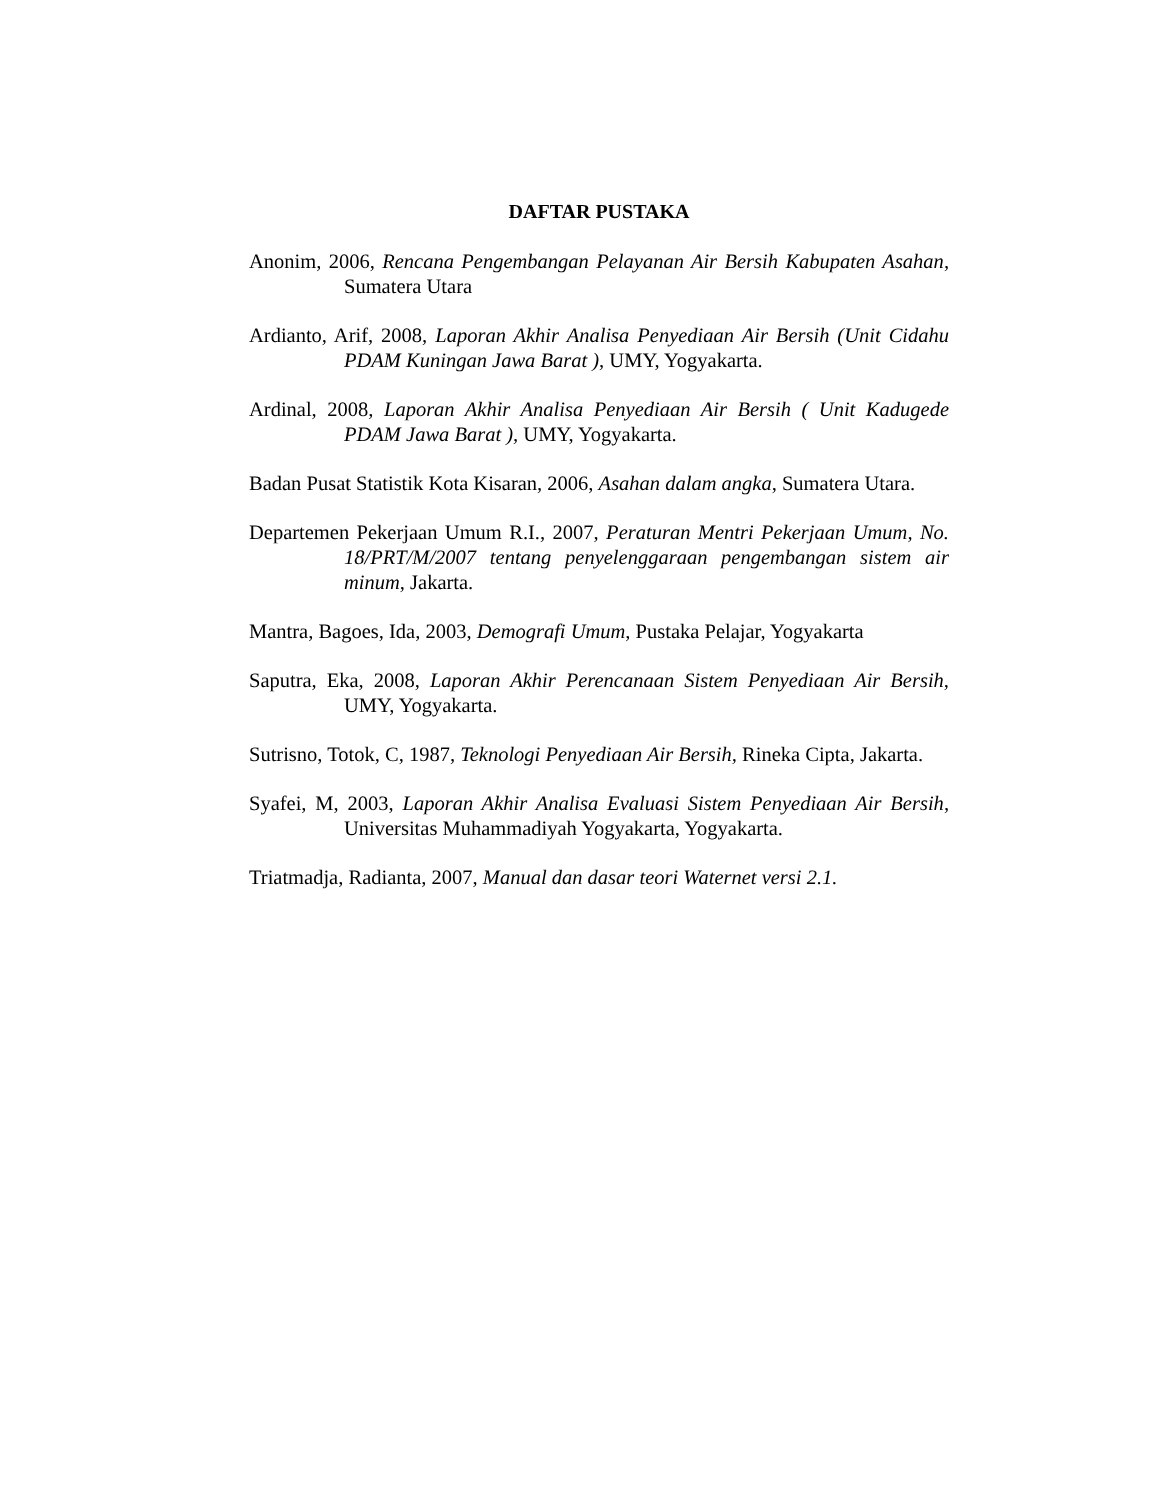DAFTAR PUSTAKA
Anonim, 2006, Rencana Pengembangan Pelayanan Air Bersih Kabupaten Asahan, Sumatera Utara
Ardianto, Arif, 2008, Laporan Akhir Analisa Penyediaan Air Bersih (Unit Cidahu PDAM Kuningan Jawa Barat ), UMY, Yogyakarta.
Ardinal, 2008, Laporan Akhir Analisa Penyediaan Air Bersih ( Unit Kadugede PDAM Jawa Barat ), UMY, Yogyakarta.
Badan Pusat Statistik Kota Kisaran, 2006, Asahan dalam angka, Sumatera Utara.
Departemen Pekerjaan Umum R.I., 2007, Peraturan Mentri Pekerjaan Umum, No. 18/PRT/M/2007 tentang penyelenggaraan pengembangan sistem air minum, Jakarta.
Mantra, Bagoes, Ida, 2003, Demografi Umum, Pustaka Pelajar, Yogyakarta
Saputra, Eka, 2008, Laporan Akhir Perencanaan Sistem Penyediaan Air Bersih, UMY, Yogyakarta.
Sutrisno, Totok, C, 1987, Teknologi Penyediaan Air Bersih, Rineka Cipta, Jakarta.
Syafei, M, 2003, Laporan Akhir Analisa Evaluasi Sistem Penyediaan Air Bersih, Universitas Muhammadiyah Yogyakarta, Yogyakarta.
Triatmadja, Radianta, 2007, Manual dan dasar teori Waternet versi 2.1.